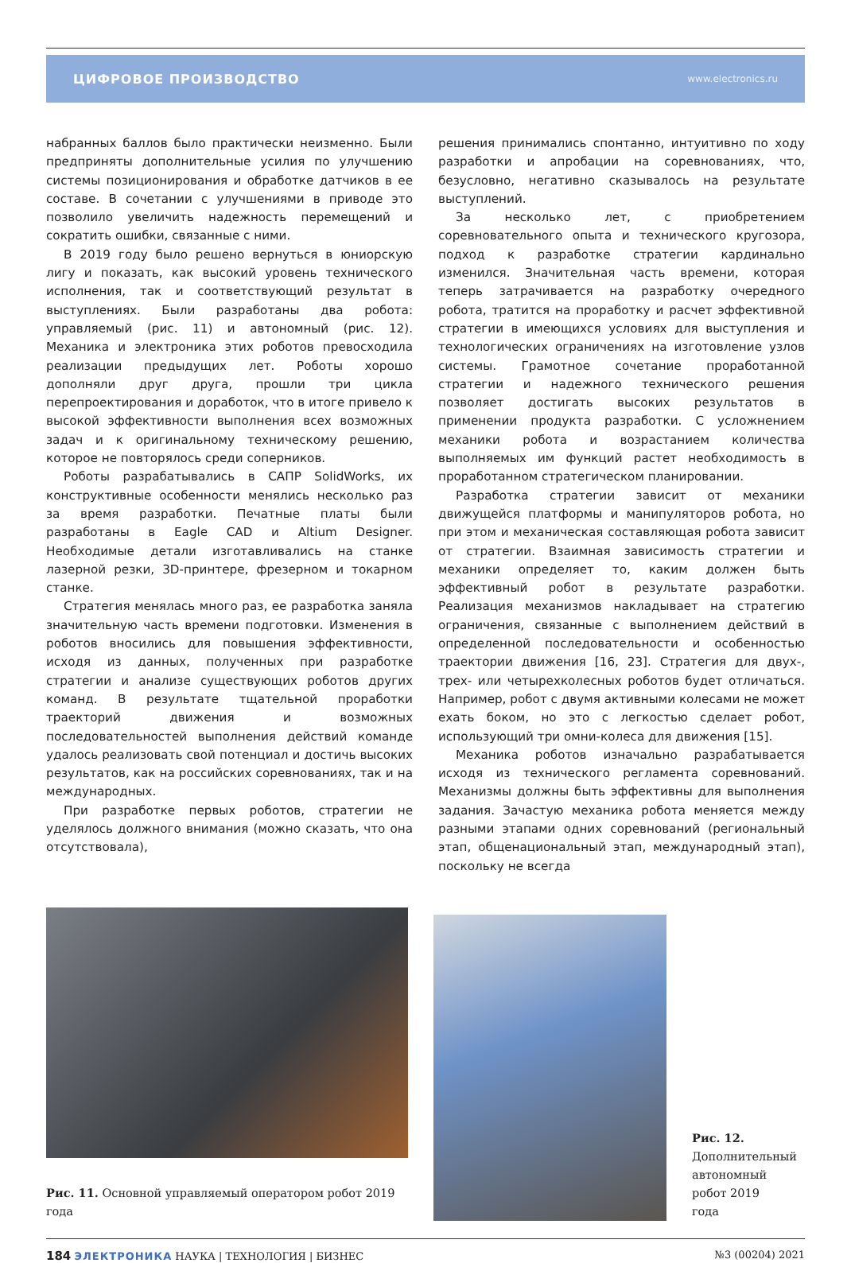ЦИФРОВОЕ ПРОИЗВОДСТВО www.electronics.ru
набранных баллов было практически неизменно. Были предприняты дополнительные усилия по улучшению системы позиционирования и обработке датчиков в ее составе. В сочетании с улучшениями в приводе это позволило увеличить надежность перемещений и сократить ошибки, связанные с ними.
В 2019 году было решено вернуться в юниорскую лигу и показать, как высокий уровень технического исполнения, так и соответствующий результат в выступлениях. Были разработаны два робота: управляемый (рис. 11) и автономный (рис. 12). Механика и электроника этих роботов превосходила реализации предыдущих лет. Роботы хорошо дополняли друг друга, прошли три цикла перепроектирования и доработок, что в итоге привело к высокой эффективности выполнения всех возможных задач и к оригинальному техническому решению, которое не повторялось среди соперников.
Роботы разрабатывались в САПР SolidWorks, их конструктивные особенности менялись несколько раз за время разработки. Печатные платы были разработаны в Eagle CAD и Altium Designer. Необходимые детали изготавливались на станке лазерной резки, 3D-принтере, фрезерном и токарном станке.
Стратегия менялась много раз, ее разработка заняла значительную часть времени подготовки. Изменения в роботов вносились для повышения эффективности, исходя из данных, полученных при разработке стратегии и анализе существующих роботов других команд. В результате тщательной проработки траекторий движения и возможных последовательностей выполнения действий команде удалось реализовать свой потенциал и достичь высоких результатов, как на российских соревнованиях, так и на международных.
При разработке первых роботов, стратегии не уделялось должного внимания (можно сказать, что она отсутствовала),
решения принимались спонтанно, интуитивно по ходу разработки и апробации на соревнованиях, что, безусловно, негативно сказывалось на результате выступлений.
За несколько лет, с приобретением соревновательного опыта и технического кругозора, подход к разработке стратегии кардинально изменился. Значительная часть времени, которая теперь затрачивается на разработку очередного робота, тратится на проработку и расчет эффективной стратегии в имеющихся условиях для выступления и технологических ограничениях на изготовление узлов системы. Грамотное сочетание проработанной стратегии и надежного технического решения позволяет достигать высоких результатов в применении продукта разработки. С усложнением механики робота и возрастанием количества выполняемых им функций растет необходимость в проработанном стратегическом планировании.
Разработка стратегии зависит от механики движущейся платформы и манипуляторов робота, но при этом и механическая составляющая робота зависит от стратегии. Взаимная зависимость стратегии и механики определяет то, каким должен быть эффективный робот в результате разработки. Реализация механизмов накладывает на стратегию ограничения, связанные с выполнением действий в определенной последовательности и особенностью траектории движения [16, 23]. Стратегия для двух-, трех- или четырехколесных роботов будет отличаться. Например, робот с двумя активными колесами не может ехать боком, но это с легкостью сделает робот, использующий три омни-колеса для движения [15].
Механика роботов изначально разрабатывается исходя из технического регламента соревнований. Механизмы должны быть эффективны для выполнения задания. Зачастую механика робота меняется между разными этапами одних соревнований (региональный этап, общенациональный этап, международный этап), поскольку не всегда
Рис. 11. Основной управляемый оператором робот 2019 года
Рис. 12. Дополнительный автономный робот 2019 года
184 ЭЛЕКТРОНИКА НАУКА | ТЕХНОЛОГИЯ | БИЗНЕС
№3 (00204) 2021